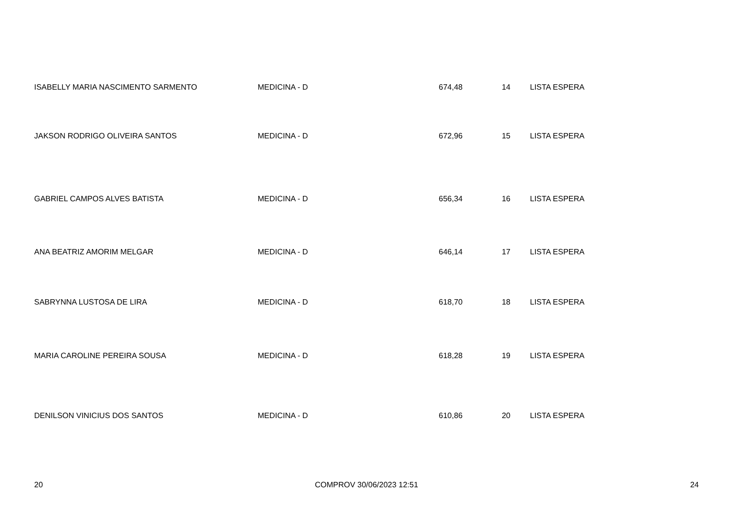| ISABELLY MARIA NASCIMENTO SARMENTO | MEDICINA - D | 674,48 | 14 | LISTA ESPERA |
| JAKSON RODRIGO OLIVEIRA SANTOS | MEDICINA - D | 672,96 | 15 | LISTA ESPERA |
| GABRIEL CAMPOS ALVES BATISTA | MEDICINA - D | 656,34 | 16 | LISTA ESPERA |
| ANA BEATRIZ AMORIM MELGAR | MEDICINA - D | 646,14 | 17 | LISTA ESPERA |
| SABRYNNA LUSTOSA DE LIRA | MEDICINA - D | 618,70 | 18 | LISTA ESPERA |
| MARIA CAROLINE PEREIRA SOUSA | MEDICINA - D | 618,28 | 19 | LISTA ESPERA |
| DENILSON VINICIUS DOS SANTOS | MEDICINA - D | 610,86 | 20 | LISTA ESPERA |
20 COMPROV 30/06/2023 12:51 24